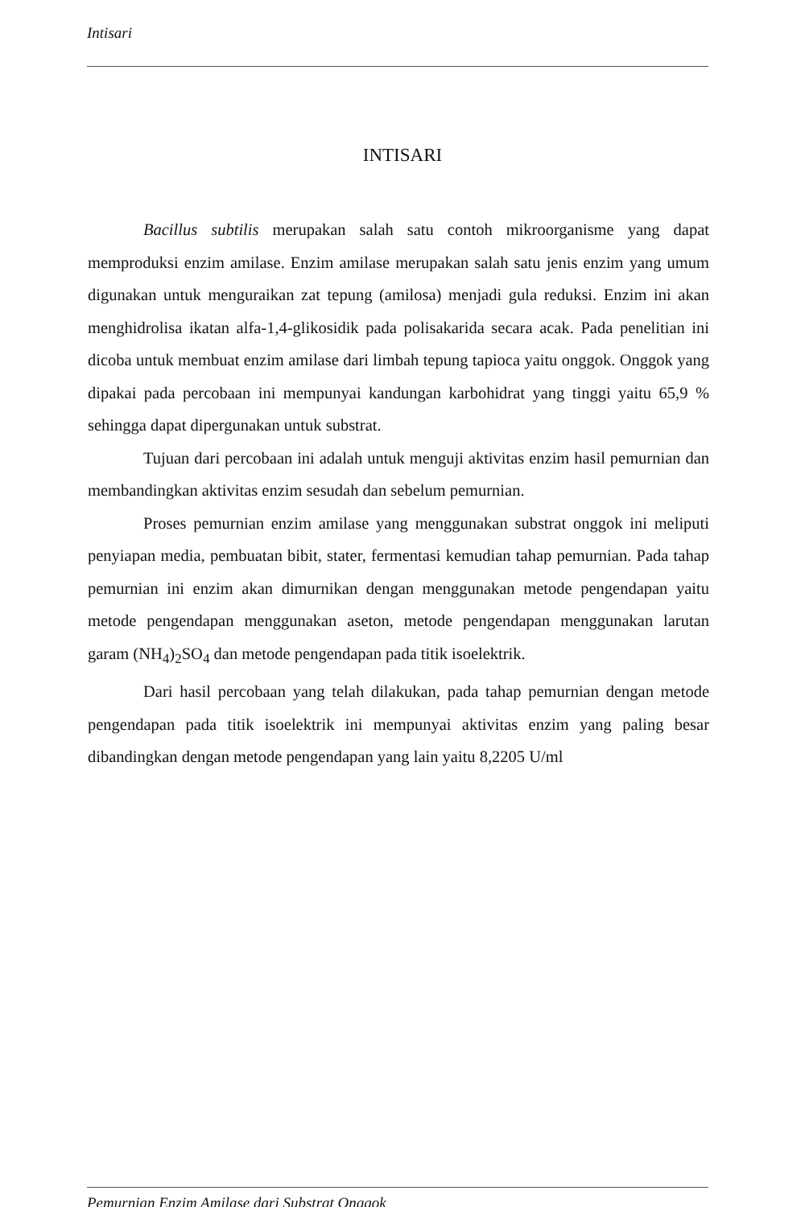Intisari
INTISARI
Bacillus subtilis merupakan salah satu contoh mikroorganisme yang dapat memproduksi enzim amilase. Enzim amilase merupakan salah satu jenis enzim yang umum digunakan untuk menguraikan zat tepung (amilosa) menjadi gula reduksi. Enzim ini akan menghidrolisa ikatan alfa-1,4-glikosidik pada polisakarida secara acak. Pada penelitian ini dicoba untuk membuat enzim amilase dari limbah tepung tapioca yaitu onggok. Onggok yang dipakai pada percobaan ini mempunyai kandungan karbohidrat yang tinggi yaitu 65,9 % sehingga dapat dipergunakan untuk substrat.
Tujuan dari percobaan ini adalah untuk menguji aktivitas enzim hasil pemurnian dan membandingkan aktivitas enzim sesudah dan sebelum pemurnian.
Proses pemurnian enzim amilase yang menggunakan substrat onggok ini meliputi penyiapan media, pembuatan bibit, stater, fermentasi kemudian tahap pemurnian. Pada tahap pemurnian ini enzim akan dimurnikan dengan menggunakan metode pengendapan yaitu metode pengendapan menggunakan aseton, metode pengendapan menggunakan larutan garam (NH<sub>4</sub>)<sub>2</sub>SO<sub>4</sub> dan metode pengendapan pada titik isoelektrik.
Dari hasil percobaan yang telah dilakukan, pada tahap pemurnian dengan metode pengendapan pada titik isoelektrik ini mempunyai aktivitas enzim yang paling besar dibandingkan dengan metode pengendapan yang lain yaitu 8,2205 U/ml
Pemurnian Enzim Amilase dari Substrat Onggok